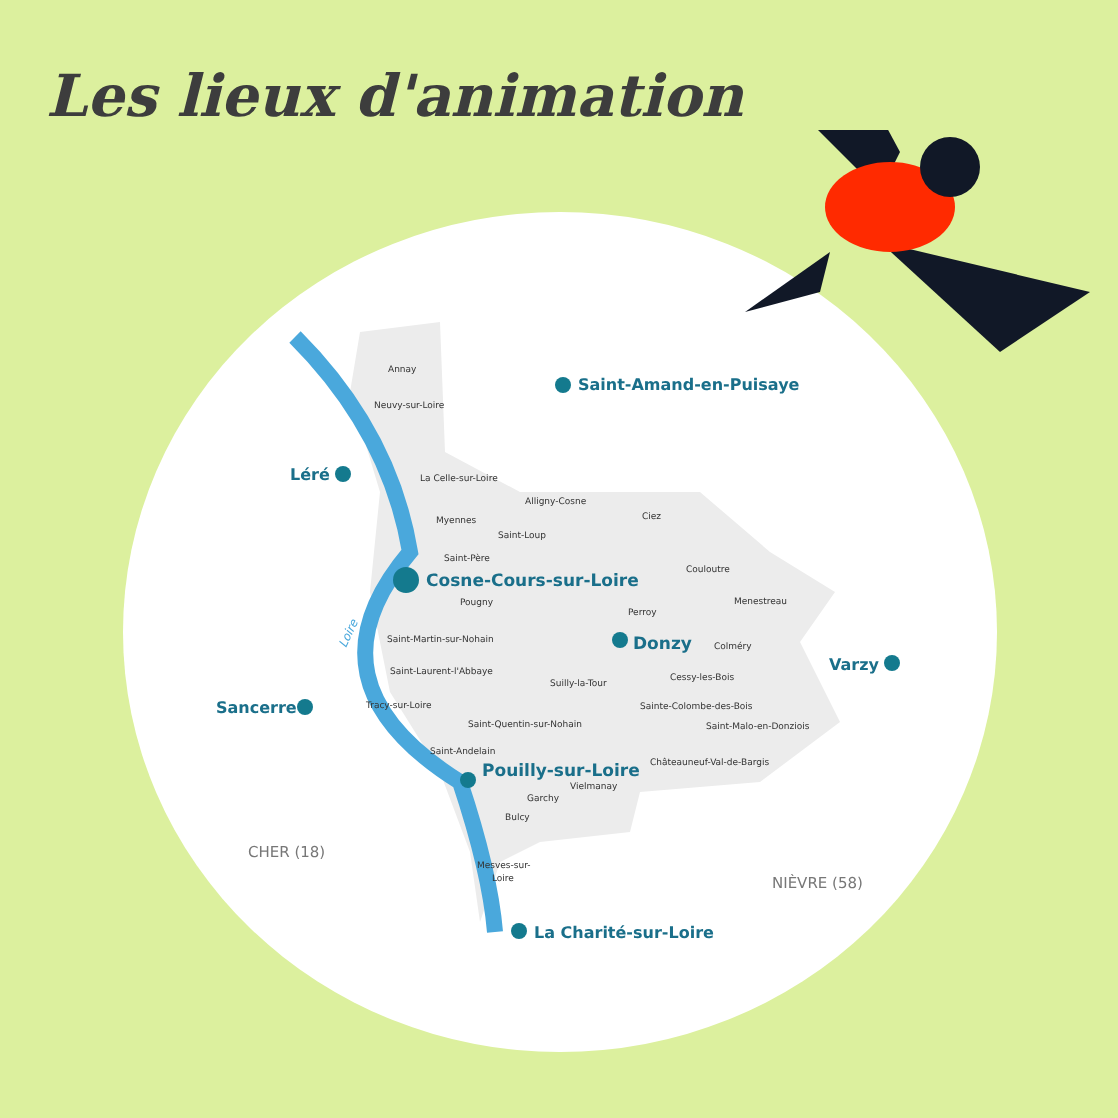Les lieux d'animation
Annay
Neuvy-sur-Loire
La Celle-sur-Loire
Alligny-Cosne
Ciez
Myennes
Saint-Loup
Saint-Père
Couloutre
Menestreau
Pougny
Perroy
Saint-Martin-sur-Nohain
Colméry
Saint-Laurent-l'Abbaye
Cessy-les-Bois
Suilly-la-Tour
Tracy-sur-Loire
Sainte-Colombe-des-Bois
Saint-Quentin-sur-Nohain
Saint-Malo-en-Donziois
Saint-Andelain
Châteauneuf-Val-de-Bargis
Vielmanay
Garchy
Bulcy
Mesves-sur-
Loire
Saint-Amand-en-Puisaye
Léré
Cosne-Cours-sur-Loire
Donzy
Varzy
Sancerre
Pouilly-sur-Loire
La Charité-sur-Loire
Loire
CHER (18)
NIÈVRE (58)